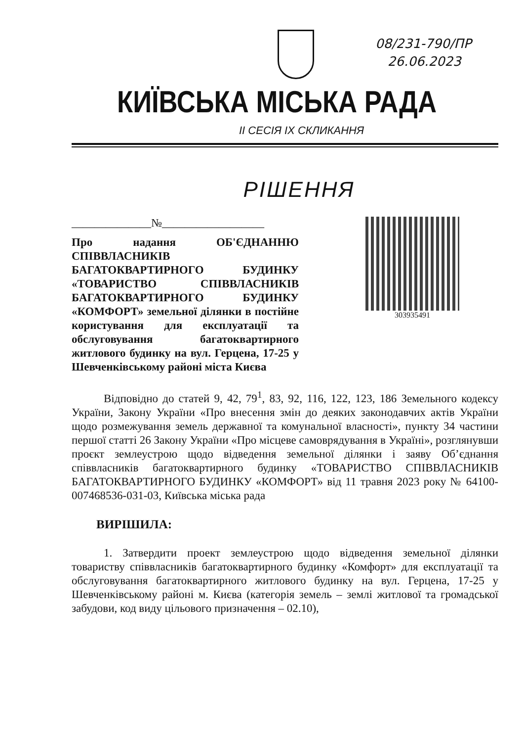08/231-790/ПР
26.06.2023
КИЇВСЬКА МІСЬКА РАДА
II СЕСІЯ IX СКЛИКАННЯ
РІШЕННЯ
______________№__________________
Про надання ОБ'ЄДНАННЮ СПІВВЛАСНИКІВ БАГАТОКВАРТИРНОГО БУДИНКУ «ТОВАРИСТВО СПІВВЛАСНИКІВ БАГАТОКВАРТИРНОГО БУДИНКУ «КОМФОРТ» земельної ділянки в постійне користування для експлуатації та обслуговування багатоквартирного житлового будинку на вул. Герцена, 17-25 у Шевченківському районі міста Києва
303935491
Відповідно до статей 9, 42, 79<sup>1</sup>, 83, 92, 116, 122, 123, 186 Земельного кодексу України, Закону України «Про внесення змін до деяких законодавчих актів України щодо розмежування земель державної та комунальної власності», пункту 34 частини першої статті 26 Закону України «Про місцеве самоврядування в Україні», розглянувши проєкт землеустрою щодо відведення земельної ділянки і заяву Об’єднання співвласників багатоквартирного будинку «ТОВАРИСТВО СПІВВЛАСНИКІВ БАГАТОКВАРТИРНОГО БУДИНКУ «КОМФОРТ» від 11 травня 2023 року № 64100-007468536-031-03, Київська міська рада
ВИРІШИЛА:
1. Затвердити проект землеустрою щодо відведення земельної ділянки товариству співвласників багатоквартирного будинку «Комфорт» для експлуатації та обслуговування багатоквартирного житлового будинку на вул. Герцена, 17-25 у Шевченківському районі м. Києва (категорія земель – землі житлової та громадської забудови, код виду цільового призначення – 02.10),